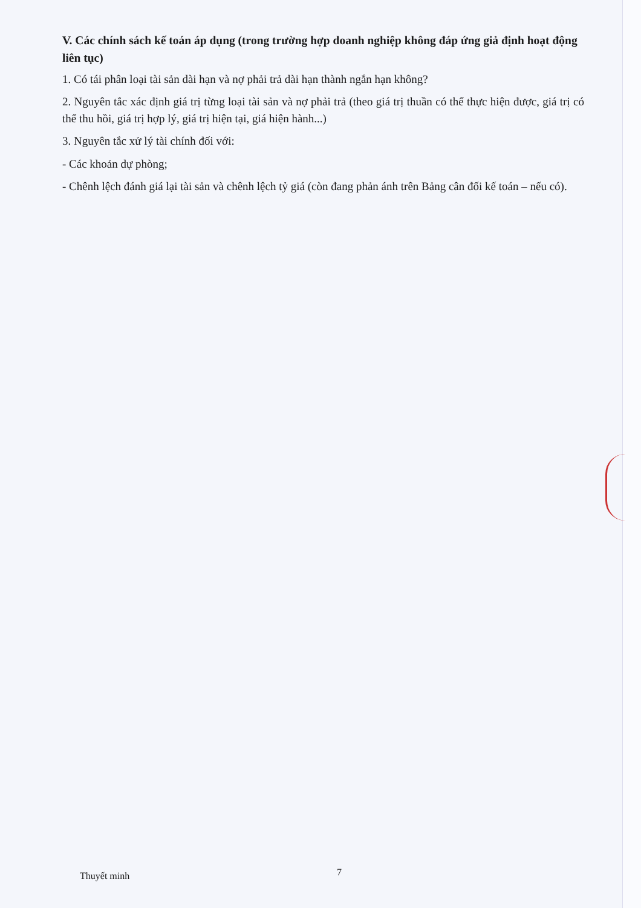V. Các chính sách kế toán áp dụng (trong trường hợp doanh nghiệp không đáp ứng giả định hoạt động liên tục)
1. Có tái phân loại tài sản dài hạn và nợ phải trả dài hạn thành ngắn hạn không?
2. Nguyên tắc xác định giá trị từng loại tài sản và nợ phải trả (theo giá trị thuần có thể thực hiện được, giá trị có thể thu hồi, giá trị hợp lý, giá trị hiện tại, giá hiện hành...)
3. Nguyên tắc xử lý tài chính đối với:
- Các khoản dự phòng;
- Chênh lệch đánh giá lại tài sản và chênh lệch tỷ giá (còn đang phản ánh trên Bảng cân đối kế toán – nếu có).
Thuyết minh 7